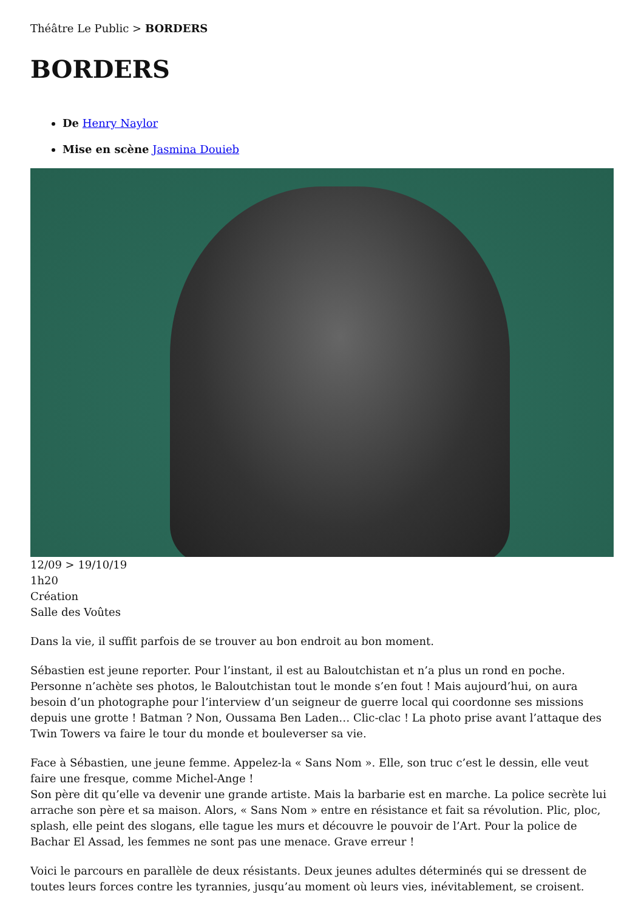Théâtre Le Public > BORDERS
BORDERS
De Henry Naylor
Mise en scène Jasmina Douieb
12/09 > 19/10/19
1h20
Création
Salle des Voûtes
Dans la vie, il suffit parfois de se trouver au bon endroit au bon moment.
Sébastien est jeune reporter. Pour l’instant, il est au Baloutchistan et n’a plus un rond en poche. Personne n’achète ses photos, le Baloutchistan tout le monde s’en fout ! Mais aujourd’hui, on aura besoin d’un photographe pour l’interview d’un seigneur de guerre local qui coordonne ses missions depuis une grotte ! Batman ? Non, Oussama Ben Laden… Clic-clac ! La photo prise avant l’attaque des Twin Towers va faire le tour du monde et bouleverser sa vie.
Face à Sébastien, une jeune femme. Appelez-la « Sans Nom ». Elle, son truc c’est le dessin, elle veut faire une fresque, comme Michel-Ange !
Son père dit qu’elle va devenir une grande artiste. Mais la barbarie est en marche. La police secrète lui arrache son père et sa maison. Alors, « Sans Nom » entre en résistance et fait sa révolution. Plic, ploc, splash, elle peint des slogans, elle tague les murs et découvre le pouvoir de l’Art. Pour la police de Bachar El Assad, les femmes ne sont pas une menace. Grave erreur !
Voici le parcours en parallèle de deux résistants. Deux jeunes adultes déterminés qui se dressent de toutes leurs forces contre les tyrannies, jusqu’au moment où leurs vies, inévitablement, se croisent.